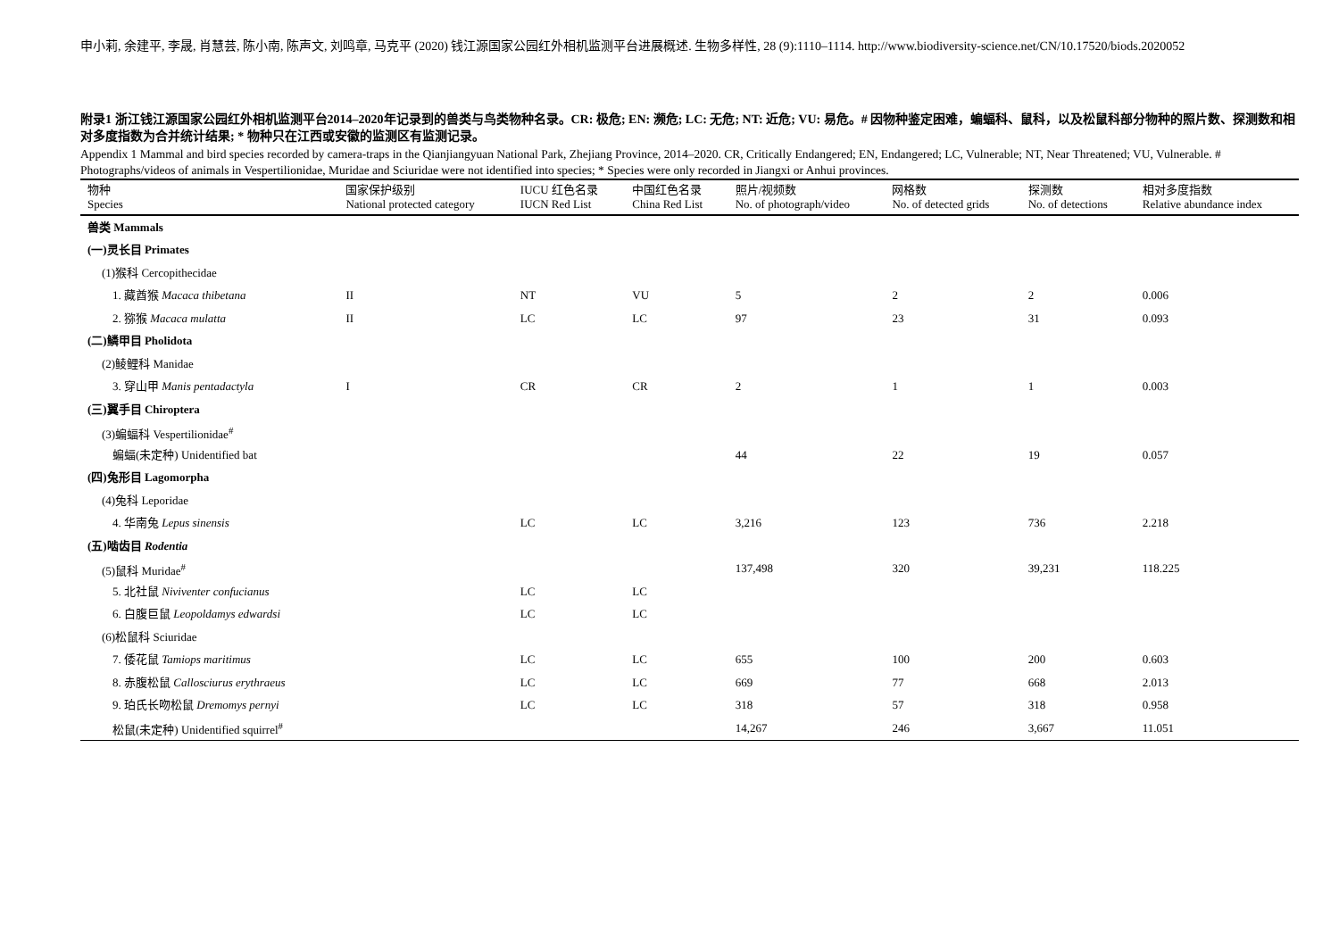申小莉, 余建平, 李晟, 肖慧芸, 陈小南, 陈声文, 刘鸣章, 马克平 (2020) 钱江源国家公园红外相机监测平台进展概述. 生物多样性, 28 (9):1110–1114. http://www.biodiversity-science.net/CN/10.17520/biods.2020052
附录1 浙江钱江源国家公园红外相机监测平台2014–2020年记录到的兽类与鸟类物种名录。CR: 极危; EN: 濒危; LC: 无危; NT: 近危; VU: 易危。# 因物种鉴定困难，蝙蝠科、鼠科，以及松鼠科部分物种的照片数、探测数和相对多度指数为合并统计结果; * 物种只在江西或安徽的监测区有监测记录。
Appendix 1 Mammal and bird species recorded by camera-traps in the Qianjiangyuan National Park, Zhejiang Province, 2014–2020. CR, Critically Endangered; EN, Endangered; LC, Vulnerable; NT, Near Threatened; VU, Vulnerable. # Photographs/videos of animals in Vespertilionidae, Muridae and Sciuridae were not identified into species; * Species were only recorded in Jiangxi or Anhui provinces.
| 物种 Species | 国家保护级别 National protected category | IUCU 红色名录 IUCN Red List | 中国红色名录 China Red List | 照片/视频数 No. of photograph/video | 网格数 No. of detected grids | 探测数 No. of detections | 相对多度指数 Relative abundance index |
| --- | --- | --- | --- | --- | --- | --- | --- |
| 兽类 Mammals | | | | | | | |
| (一)灵长目 Primates | | | | | | | |
| (1)猴科 Cercopithecidae | | | | | | | |
| 1. 藏酋猴 Macaca thibetana | II | NT | VU | 5 | 2 | 2 | 0.006 |
| 2. 猕猴 Macaca mulatta | II | LC | LC | 97 | 23 | 31 | 0.093 |
| (二)鳞甲目 Pholidota | | | | | | | |
| (2)鲮鲤科 Manidae | | | | | | | |
| 3. 穿山甲 Manis pentadactyla | I | CR | CR | 2 | 1 | 1 | 0.003 |
| (三)翼手目 Chiroptera | | | | | | | |
| (3)蝙蝠科 Vespertilionidae<sup>#</sup> | | | | | | | |
| 蝙蝠(未定种) Unidentified bat | | | | 44 | 22 | 19 | 0.057 |
| (四)兔形目 Lagomorpha | | | | | | | |
| (4)兔科 Leporidae | | | | | | | |
| 4. 华南兔 Lepus sinensis | | LC | LC | 3,216 | 123 | 736 | 2.218 |
| (五)啮齿目 Rodentia | | | | | | | |
| (5)鼠科 Muridae<sup>#</sup> | | | | 137,498 | 320 | 39,231 | 118.225 |
| 5. 北社鼠 Niviventer confucianus | | LC | LC | | | | |
| 6. 白腹巨鼠 Leopoldamys edwardsi | | LC | LC | | | | |
| (6)松鼠科 Sciuridae | | | | | | | |
| 7. 倭花鼠 Tamiops maritimus | | LC | LC | 655 | 100 | 200 | 0.603 |
| 8. 赤腹松鼠 Callosciurus erythraeus | | LC | LC | 669 | 77 | 668 | 2.013 |
| 9. 珀氏长吻松鼠 Dremomys pernyi | | LC | LC | 318 | 57 | 318 | 0.958 |
| 松鼠(未定种) Unidentified squirrel<sup>#</sup> | | | | 14,267 | 246 | 3,667 | 11.051 |